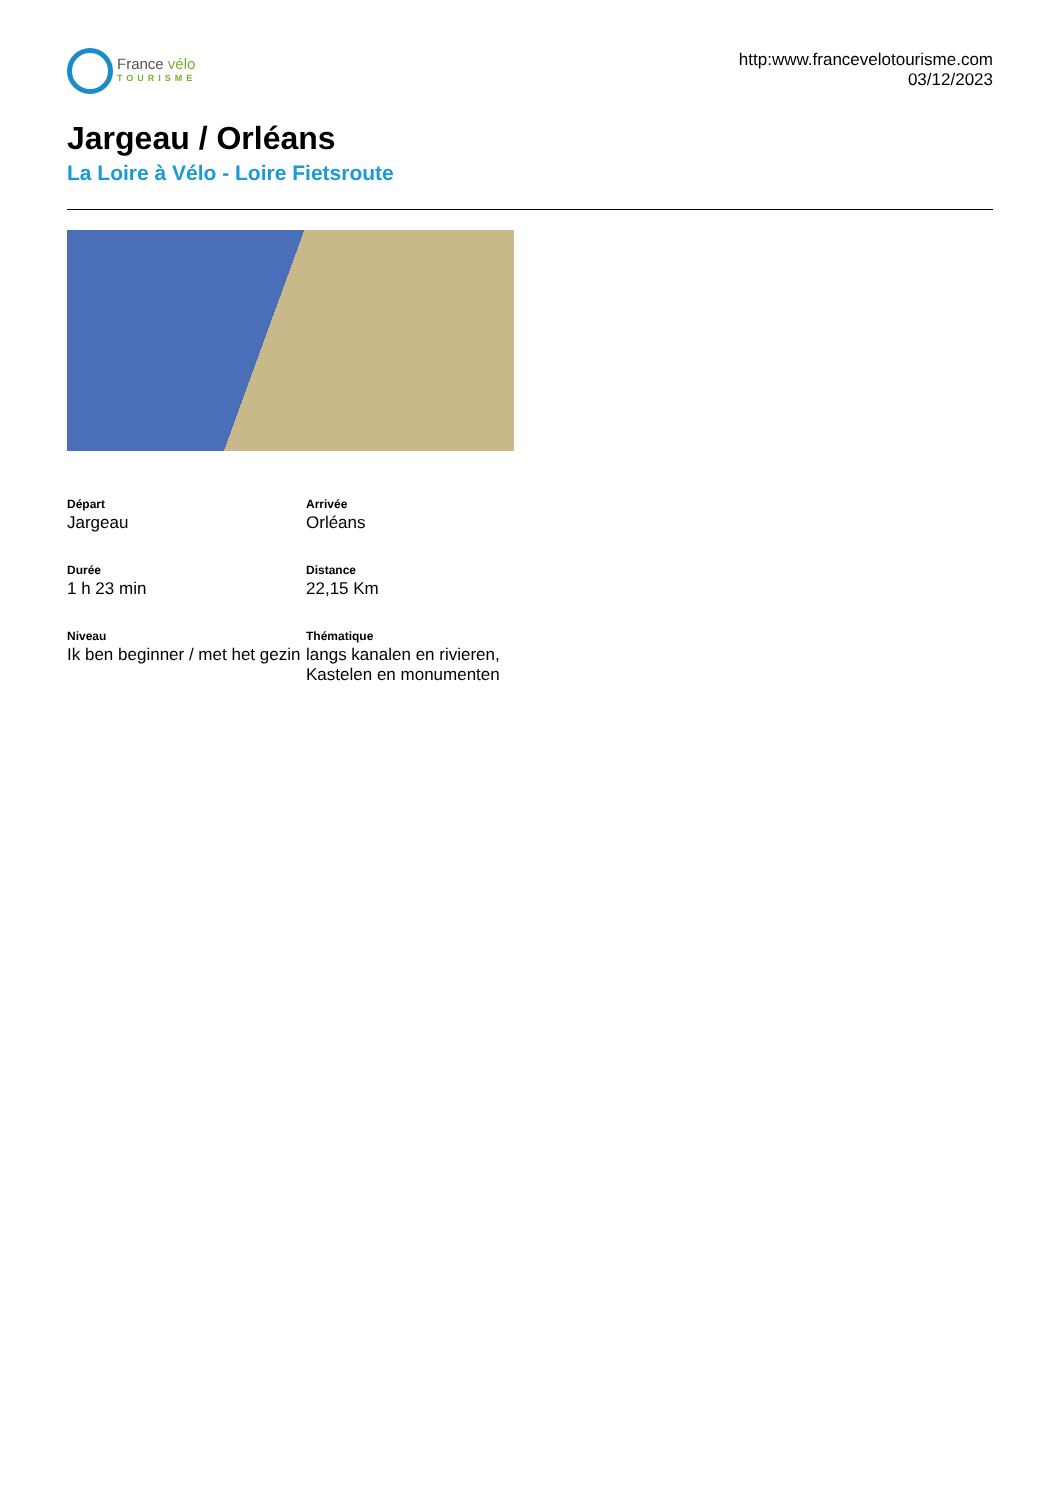France vélo
TOURISME
http:www.francevelotourisme.com
03/12/2023
Jargeau / Orléans
La Loire à Vélo - Loire Fietsroute
Départ
Jargeau
Arrivée
Orléans
Durée
1 h 23 min
Distance
22,15 Km
Niveau
Ik ben beginner / met het gezin
Thématique
langs kanalen en rivieren, Kastelen en monumenten